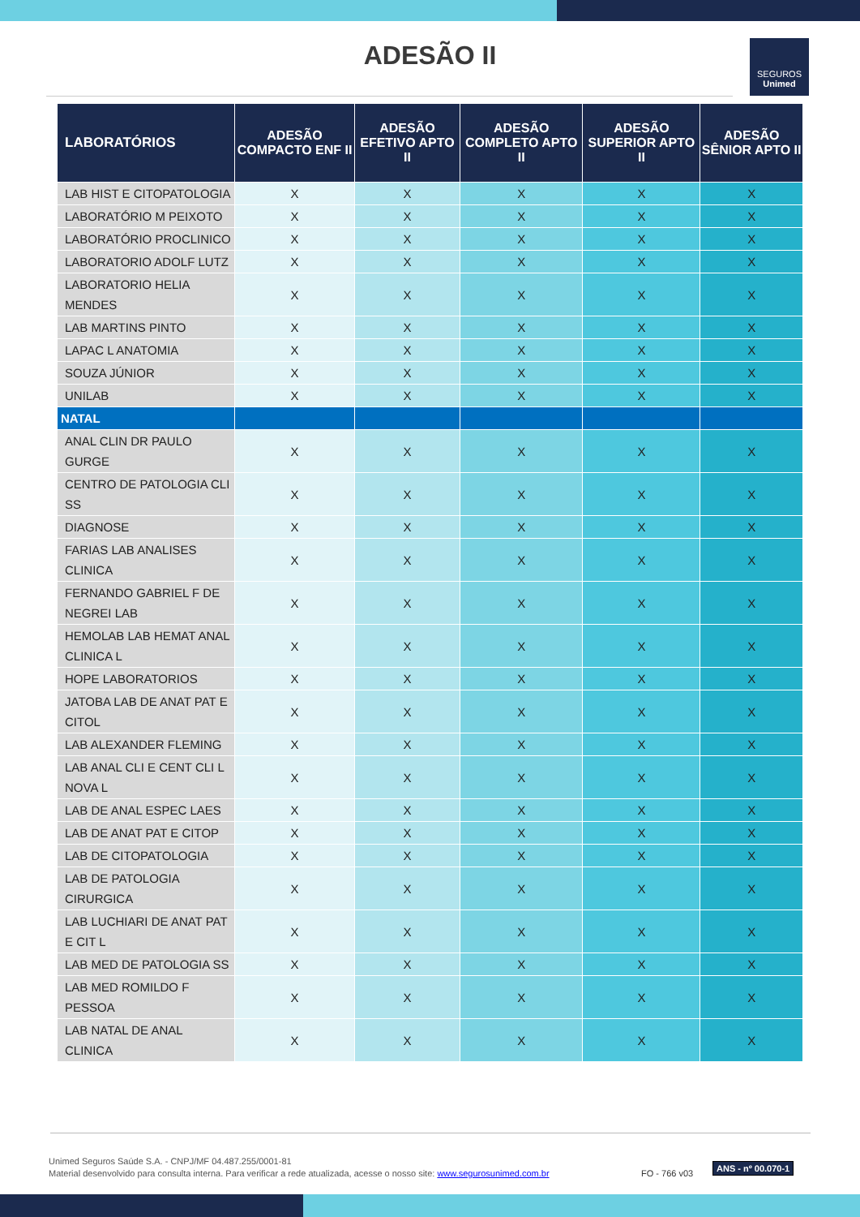ADESÃO II
SEGUROS
Unimed
| LABORATÓRIOS | ADESÃO COMPACTO ENF II | ADESÃO EFETIVO APTO II | ADESÃO COMPLETO APTO II | ADESÃO SUPERIOR APTO II | ADESÃO SÊNIOR APTO II |
| --- | --- | --- | --- | --- | --- |
| LAB HIST E CITOPATOLOGIA | X | X | X | X | X |
| LABORATÓRIO M PEIXOTO | X | X | X | X | X |
| LABORATÓRIO PROCLINICO | X | X | X | X | X |
| LABORATORIO ADOLF LUTZ | X | X | X | X | X |
| LABORATORIO HELIA MENDES | X | X | X | X | X |
| LAB MARTINS PINTO | X | X | X | X | X |
| LAPAC L ANATOMIA | X | X | X | X | X |
| SOUZA JÚNIOR | X | X | X | X | X |
| UNILAB | X | X | X | X | X |
| NATAL | | | | | |
| ANAL CLIN DR PAULO GURGE | X | X | X | X | X |
| CENTRO DE PATOLOGIA CLI SS | X | X | X | X | X |
| DIAGNOSE | X | X | X | X | X |
| FARIAS LAB ANALISES CLINICA | X | X | X | X | X |
| FERNANDO GABRIEL F DE NEGREI LAB | X | X | X | X | X |
| HEMOLAB LAB HEMAT ANAL CLINICA L | X | X | X | X | X |
| HOPE LABORATORIOS | X | X | X | X | X |
| JATOBA LAB DE ANAT PAT E CITOL | X | X | X | X | X |
| LAB ALEXANDER FLEMING | X | X | X | X | X |
| LAB ANAL CLI E CENT CLI L NOVA L | X | X | X | X | X |
| LAB DE ANAL ESPEC LAES | X | X | X | X | X |
| LAB DE ANAT PAT E CITOP | X | X | X | X | X |
| LAB DE CITOPATOLOGIA | X | X | X | X | X |
| LAB DE PATOLOGIA CIRURGICA | X | X | X | X | X |
| LAB LUCHIARI DE ANAT PAT E CIT L | X | X | X | X | X |
| LAB MED DE PATOLOGIA SS | X | X | X | X | X |
| LAB MED ROMILDO F PESSOA | X | X | X | X | X |
| LAB NATAL DE ANAL CLINICA | X | X | X | X | X |
Unimed Seguros Saúde S.A. - CNPJ/MF 04.487.255/0001-81
Material desenvolvido para consulta interna. Para verificar a rede atualizada, acesse o nosso site: www.segurosunimed.com.br
FO - 766 v03
ANS - nº 00.070-1